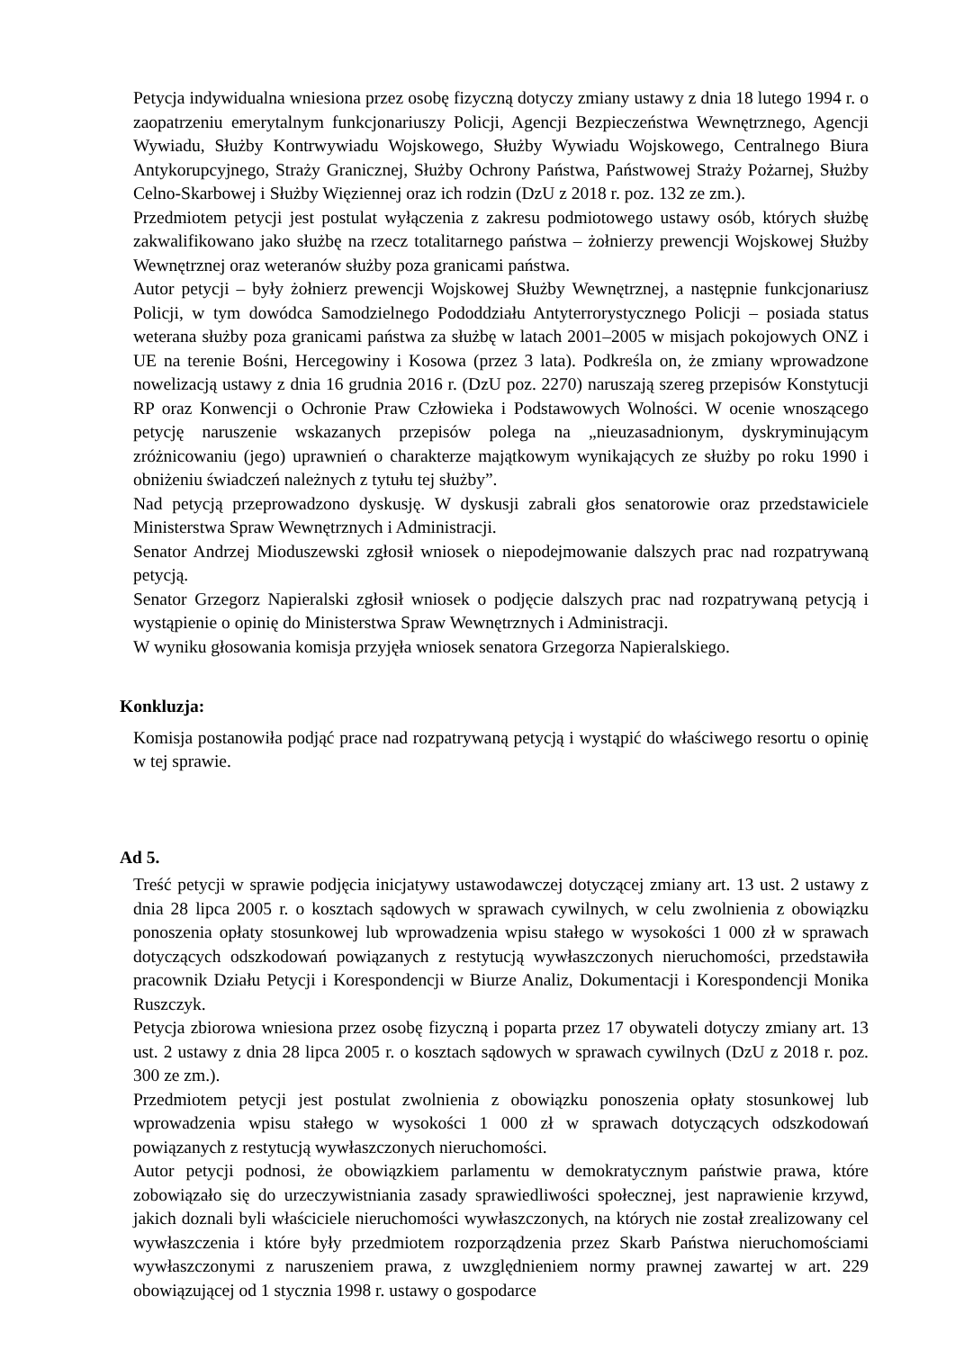Petycja indywidualna wniesiona przez osobę fizyczną dotyczy zmiany ustawy z dnia 18 lutego 1994 r. o zaopatrzeniu emerytalnym funkcjonariuszy Policji, Agencji Bezpieczeństwa Wewnętrznego, Agencji Wywiadu, Służby Kontrwywiadu Wojskowego, Służby Wywiadu Wojskowego, Centralnego Biura Antykorupcyjnego, Straży Granicznej, Służby Ochrony Państwa, Państwowej Straży Pożarnej, Służby Celno-Skarbowej i Służby Więziennej oraz ich rodzin (DzU z 2018 r. poz. 132 ze zm.).
Przedmiotem petycji jest postulat wyłączenia z zakresu podmiotowego ustawy osób, których służbę zakwalifikowano jako służbę na rzecz totalitarnego państwa – żołnierzy prewencji Wojskowej Służby Wewnętrznej oraz weteranów służby poza granicami państwa.
Autor petycji – były żołnierz prewencji Wojskowej Służby Wewnętrznej, a następnie funkcjonariusz Policji, w tym dowódca Samodzielnego Pododdziału Antyterrorystycznego Policji – posiada status weterana służby poza granicami państwa za służbę w latach 2001–2005 w misjach pokojowych ONZ i UE na terenie Bośni, Hercegowiny i Kosowa (przez 3 lata). Podkreśla on, że zmiany wprowadzone nowelizacją ustawy z dnia 16 grudnia 2016 r. (DzU poz. 2270) naruszają szereg przepisów Konstytucji RP oraz Konwencji o Ochronie Praw Człowieka i Podstawowych Wolności. W ocenie wnoszącego petycję naruszenie wskazanych przepisów polega na „nieuzasadnionym, dyskryminującym zróżnicowaniu (jego) uprawnień o charakterze majątkowym wynikających ze służby po roku 1990 i obniżeniu świadczeń należnych z tytułu tej służby”.
Nad petycją przeprowadzono dyskusję. W dyskusji zabrali głos senatorowie oraz przedstawiciele Ministerstwa Spraw Wewnętrznych i Administracji.
Senator Andrzej Mioduszewski zgłosił wniosek o niepodejmowanie dalszych prac nad rozpatrywaną petycją.
Senator Grzegorz Napieralski zgłosił wniosek o podjęcie dalszych prac nad rozpatrywaną petycją i wystąpienie o opinię do Ministerstwa Spraw Wewnętrznych i Administracji.
W wyniku głosowania komisja przyjęła wniosek senatora Grzegorza Napieralskiego.
Konkluzja:
Komisja postanowiła podjąć prace nad rozpatrywaną petycją i wystąpić do właściwego resortu o opinię w tej sprawie.
Ad 5.
Treść petycji w sprawie podjęcia inicjatywy ustawodawczej dotyczącej zmiany art. 13 ust. 2 ustawy z dnia 28 lipca 2005 r. o kosztach sądowych w sprawach cywilnych, w celu zwolnienia z obowiązku ponoszenia opłaty stosunkowej lub wprowadzenia wpisu stałego w wysokości 1 000 zł w sprawach dotyczących odszkodowań powiązanych z restytucją wywłaszczonych nieruchomości, przedstawiła pracownik Działu Petycji i Korespondencji w Biurze Analiz, Dokumentacji i Korespondencji Monika Ruszczyk.
Petycja zbiorowa wniesiona przez osobę fizyczną i poparta przez 17 obywateli dotyczy zmiany art. 13 ust. 2 ustawy z dnia 28 lipca 2005 r. o kosztach sądowych w sprawach cywilnych (DzU z 2018 r. poz. 300 ze zm.).
Przedmiotem petycji jest postulat zwolnienia z obowiązku ponoszenia opłaty stosunkowej lub wprowadzenia wpisu stałego w wysokości 1 000 zł w sprawach dotyczących odszkodowań powiązanych z restytucją wywłaszczonych nieruchomości.
Autor petycji podnosi, że obowiązkiem parlamentu w demokratycznym państwie prawa, które zobowiązało się do urzeczywistniania zasady sprawiedliwości społecznej, jest naprawienie krzywd, jakich doznali byli właściciele nieruchomości wywłaszczonych, na których nie został zrealizowany cel wywłaszczenia i które były przedmiotem rozporządzenia przez Skarb Państwa nieruchomościami wywłaszczonymi z naruszeniem prawa, z uwzględnieniem normy prawnej zawartej w art. 229 obowiązującej od 1 stycznia 1998 r. ustawy o gospodarce